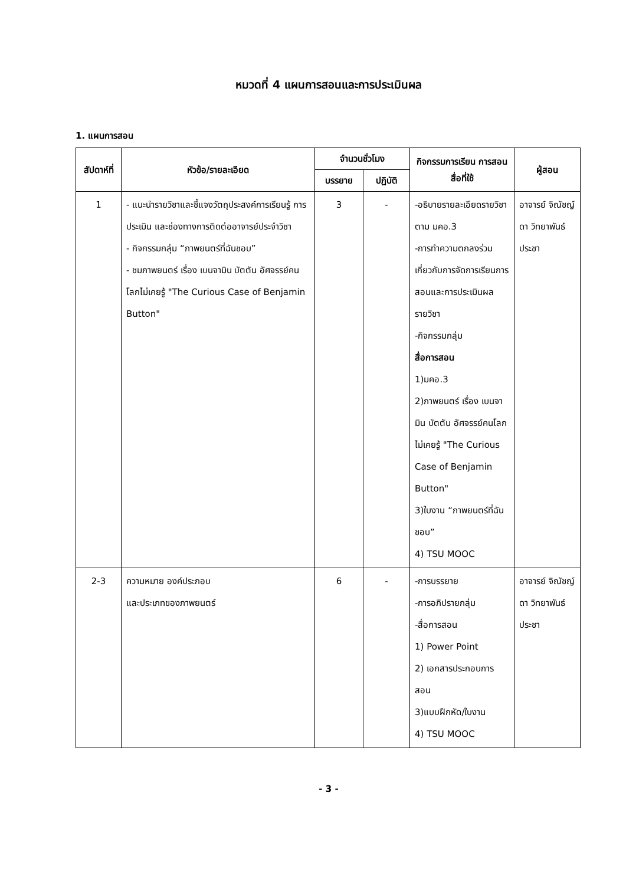หมวดที่ 4 แผนการสอนและการประเมินผล
1. แผนการสอน
| สัปดาห์ที่ | หัวข้อ/รายละเอียด | จำนวนชั่วโมง | | กิจกรรมการเรียน การสอน สื่อที่ใช้ | ผู้สอน |
| --- | --- | --- | --- | --- | --- |
| | | บรรยาย | ปฏิบัติ | | |
| 1 | - แนะนำรายวิชาและชี้แจงวัตถุประสงค์การเรียนรู้ การประเมิน และช่องทางการติดต่ออาจารย์ประจำวิชา - กิจกรรมกลุ่ม “ภาพยนตร์ที่ฉันชอบ” - ชมภาพยนตร์ เรื่อง เบนจามิน บัตตัน อัศจรรย์คนโลกไม่เคยรู้ "The Curious Case of Benjamin Button" | 3 | - | -อธิบายรายละเอียดรายวิชา ตาม มคอ.3 -การทำความตกลงร่วมเกี่ยวกับการจัดการเรียนการสอนและการประเมินผลรายวิชา -กิจกรรมกลุ่ม สื่อการสอน 1)มคอ.3 2)ภาพยนตร์ เรื่อง เบนจามิน บัตตัน อัศจรรย์คนโลกไม่เคยรู้ "The Curious Case of Benjamin Button" 3)ใบงาน “ภาพยนตร์ที่ฉันชอบ” 4) TSU MOOC | อาจารย์ จิณัชญ์ดา วิทยาพันธ์ประชา |
| 2-3 | ความหมาย องค์ประกอบ และประเภทของภาพยนตร์ | 6 | - | -การบรรยาย -การอภิปรายกลุ่ม -สื่อการสอน 1) Power Point 2) เอกสารประกอบการสอน 3)แบบฝึกหัด/ใบงาน 4) TSU MOOC | อาจารย์ จิณัชญ์ดา วิทยาพันธ์ประชา |
- 3 -